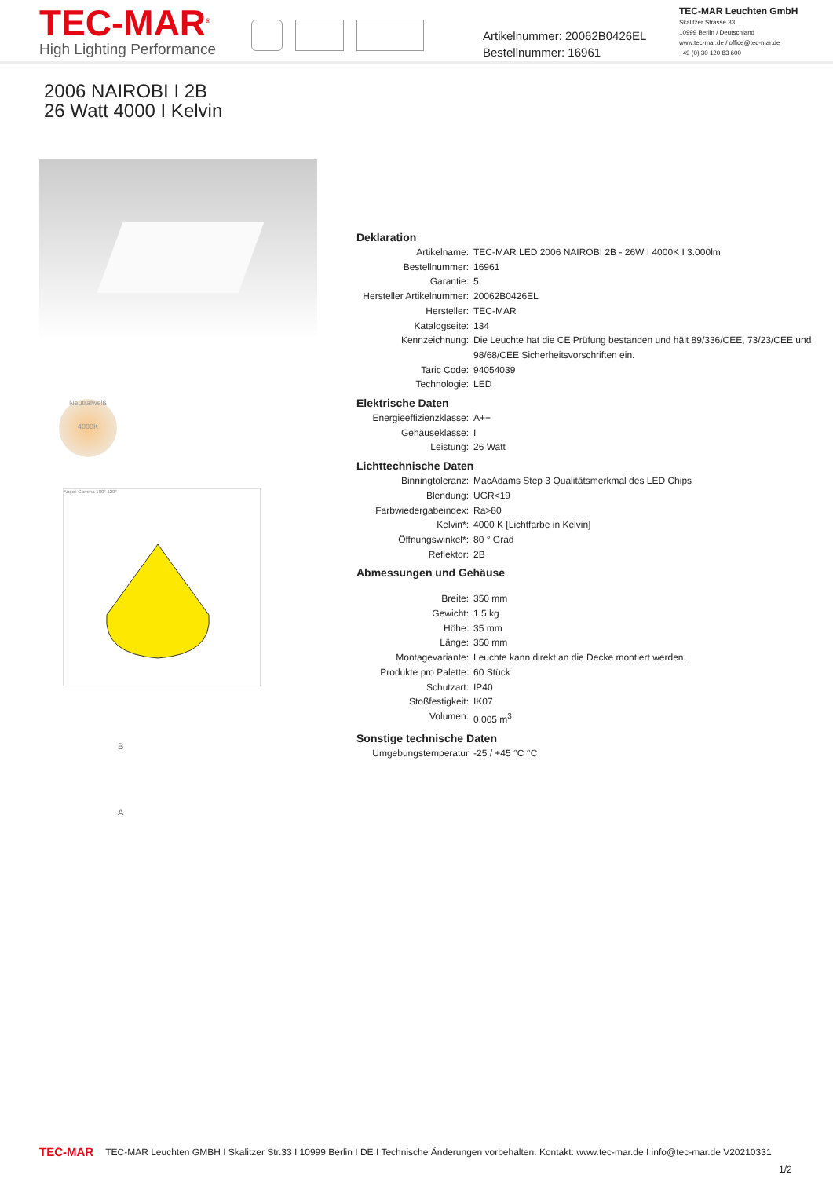TEC-MAR<sup>®</sup>
High Lighting Performance
Artikelnummer: 20062B0426EL
Bestellnummer: 16961
TEC-MAR Leuchten GmbH
Skalitzer Strasse 33
10999 Berlin / Deutschland
www.tec-mar.de / office@tec-mar.de
+49 (0) 30 120 83 600
2006 NAIROBI I 2B
26 Watt 4000 I Kelvin
Neutralweiß
4000K
Angoli Gamma 180° 120°
B
A
Deklaration
| Artikelname: | TEC-MAR LED 2006 NAIROBI 2B - 26W I 4000K I 3.000lm |
| Bestellnummer: | 16961 |
| Garantie: | 5 |
| Hersteller Artikelnummer: | 20062B0426EL |
| Hersteller: | TEC-MAR |
| Katalogseite: | 134 |
| Kennzeichnung: | Die Leuchte hat die CE Prüfung bestanden und hält 89/336/CEE, 73/23/CEE und 98/68/CEE Sicherheitsvorschriften ein. |
| Taric Code: | 94054039 |
| Technologie: | LED |
Elektrische Daten
| Energieeffizienzklasse: | A++ |
| Gehäuseklasse: | I |
| Leistung: | 26 Watt |
Lichttechnische Daten
| Binningtoleranz: | MacAdams Step 3 Qualitätsmerkmal des LED Chips |
| Blendung: | UGR<19 |
| Farbwiedergabeindex: | Ra>80 |
| Kelvin*: | 4000 K [Lichtfarbe in Kelvin] |
| Öffnungswinkel*: | 80 ° Grad |
| Reflektor: | 2B |
Abmessungen und Gehäuse
| Breite: | 350 mm |
| Gewicht: | 1.5 kg |
| Höhe: | 35 mm |
| Länge: | 350 mm |
| Montagevariante: | Leuchte kann direkt an die Decke montiert werden. |
| Produkte pro Palette: | 60 Stück |
| Schutzart: | IP40 |
| Stoßfestigkeit: | IK07 |
| Volumen: | 0.005 m<sup>3</sup> |
Sonstige technische Daten
| Umgebungstemperatur | -25 / +45 °C °C |
TEC-MAR TEC-MAR Leuchten GMBH I Skalitzer Str.33 I 10999 Berlin I DE I Technische Änderungen vorbehalten. Kontakt: www.tec-mar.de I info@tec-mar.de V20210331
1/2